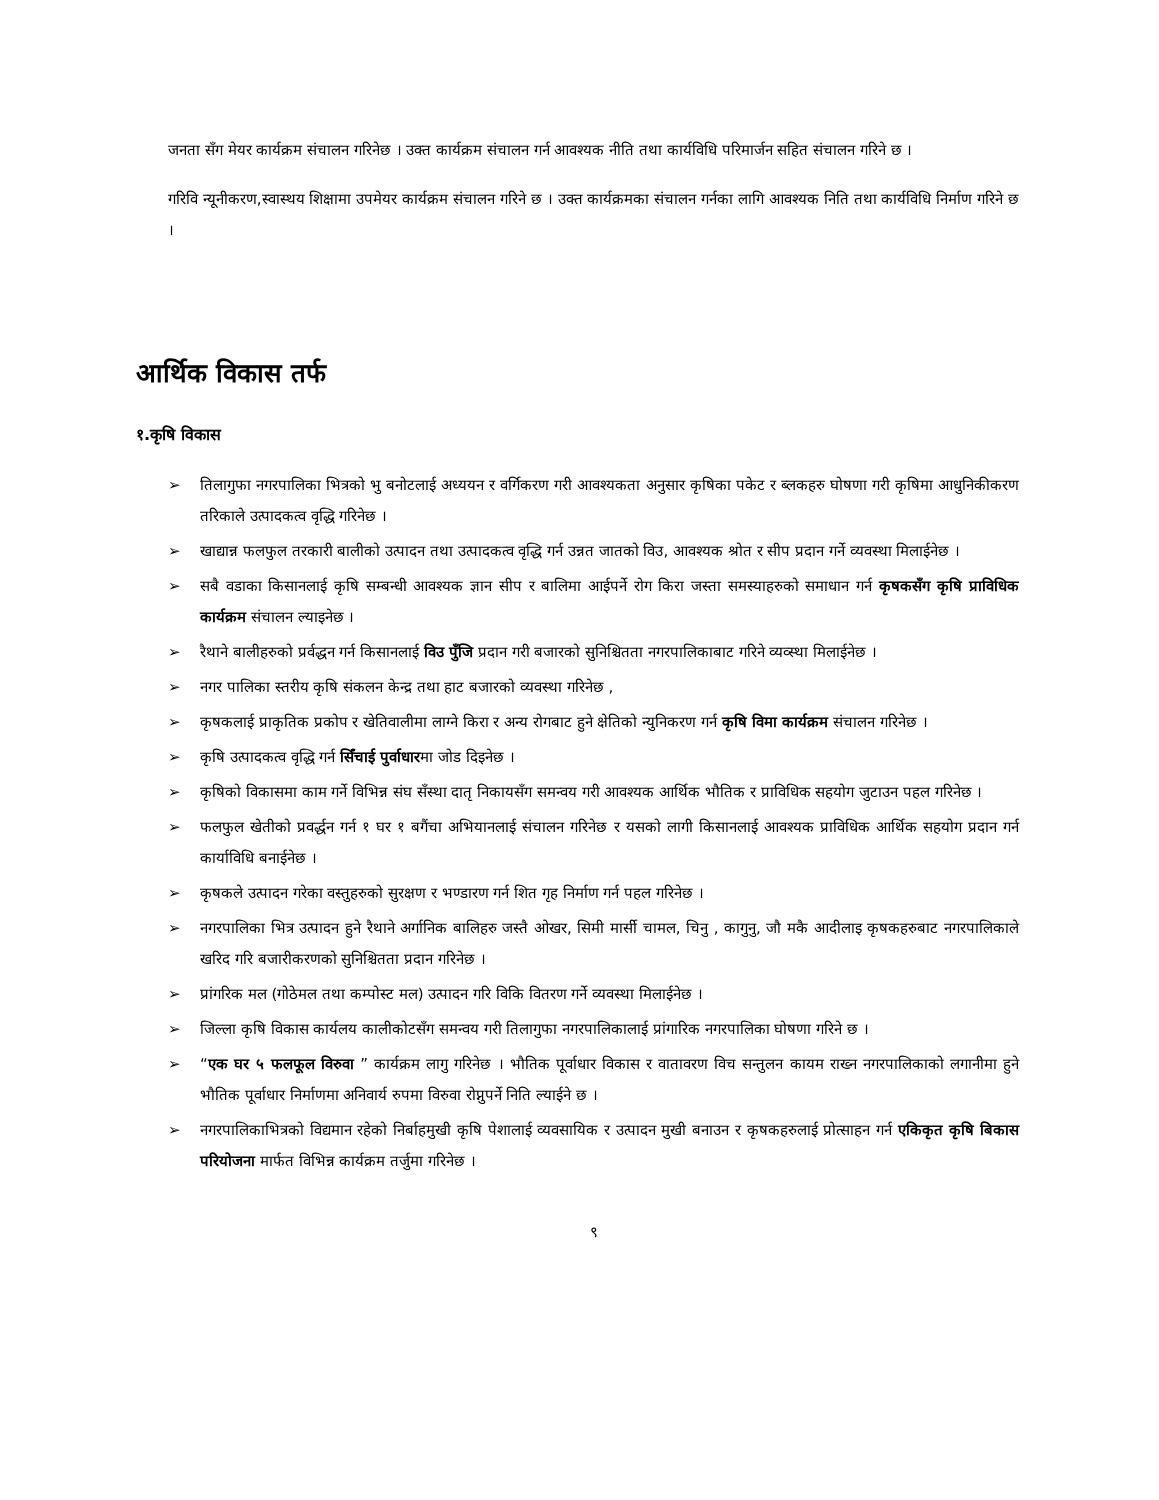जनता सँग मेयर कार्यक्रम संचालन गरिनेछ । उक्त कार्यक्रम संचालन गर्न आवश्यक नीति तथा कार्यविधि परिमार्जन सहित संचालन गरिने छ ।
गरिवि न्यूनीकरण,स्वास्थय शिक्षामा उपमेयर कार्यक्रम संचालन गरिने छ । उक्त कार्यक्रमका संचालन गर्नका लागि आवश्यक निति तथा कार्यविधि निर्माण गरिने छ ।
आर्थिक विकास तर्फ
१.कृषि विकास
➢ तिलागुफा नगरपालिका भित्रको भु बनोटलाई अध्ययन र वर्गिकरण गरी आवश्यकता अनुसार कृषिका पकेट र ब्लकहरु घोषणा गरी कृषिमा आधुनिकीकरण तरिकाले उत्पादकत्व वृद्धि गरिनेछ ।
➢ खाद्यान्न फलफुल तरकारी बालीको उत्पादन तथा उत्पादकत्व वृद्धि गर्न उन्नत जातको विउ, आवश्यक श्रोत र सीप प्रदान गर्ने व्यवस्था मिलाईनेछ ।
➢ सबै वडाका किसानलाई कृषि सम्बन्धी आवश्यक ज्ञान सीप र बालिमा आईपर्ने रोग किरा जस्ता समस्याहरुको समाधान गर्न कृषकसँग कृषि प्राविधिक कार्यक्रम संचालन ल्याइनेछ ।
➢ रैथाने बालीहरुको प्रर्वद्धन गर्न किसानलाई विउ पुँजि प्रदान गरी बजारको सुनिश्चितता नगरपालिकाबाट गरिने व्यव्स्था मिलाईनेछ ।
➢ नगर पालिका स्तरीय कृषि संकलन केन्द्र तथा हाट बजारको व्यवस्था गरिनेछ ,
➢ कृषकलाई प्राकृतिक प्रकोप र खेतिवालीमा लाग्ने किरा र अन्य रोगबाट हुने क्षेतिको न्युनिकरण गर्न कृषि विमा कार्यक्रम संचालन गरिनेछ ।
➢ कृषि उत्पादकत्व वृद्धि गर्न सिँचाई पुर्वाधारमा जोड दिइनेछ ।
➢ कृषिको विकासमा काम गर्ने विभिन्न संघ सँस्था दातृ निकायसँग समन्वय गरी आवश्यक आर्थिक भौतिक र प्राविधिक सहयोग जुटाउन पहल गरिनेछ ।
➢ फलफुल खेतीको प्रवर्द्धन गर्न १ घर १ बगैंचा अभियानलाई संचालन गरिनेछ र यसको लागी किसानलाई आवश्यक प्राविधिक आर्थिक सहयोग प्रदान गर्न कार्याविधि बनाईनेछ ।
➢ कृषकले उत्पादन गरेका वस्तुहरुको सुरक्षण र भण्डारण गर्न शित गृह निर्माण गर्न पहल गरिनेछ ।
➢ नगरपालिका भित्र उत्पादन हुने रैथाने अर्गानिक बालिहरु जस्तै ओखर, सिमी मार्सी चामल, चिनु , कागुनु, जौ मकै आदीलाइ कृषकहरुबाट नगरपालिकाले खरिद गरि बजारीकरणको सुनिश्चितता प्रदान गरिनेछ ।
➢ प्रांगरिक मल (गोठेमल तथा कम्पोस्ट मल) उत्पादन गरि विकि वितरण गर्ने व्यवस्था मिलाईनेछ ।
➢ जिल्ला कृषि विकास कार्यलय कालीकोटसँग समन्वय गरी तिलागुफा नगरपालिकालाई प्रांगारिक नगरपालिका घोषणा गरिने छ ।
➢ “एक घर ५ फलफूल विरुवा ” कार्यक्रम लागु गरिनेछ । भौतिक पूर्वाधार विकास र वातावरण विच सन्तुलन कायम राख्न नगरपालिकाको लगानीमा हुने भौतिक पूर्वाधार निर्माणमा अनिवार्य रुपमा विरुवा रोप्नुपर्ने निति ल्याईने छ ।
➢ नगरपालिकाभित्रको विद्यमान रहेको निर्बाहमुखी कृषि पेशालाई व्यवसायिक र उत्पादन मुखी बनाउन र कृषकहरुलाई प्रोत्साहन गर्न एकिकृत कृषि बिकास परियोजना मार्फत विभिन्न कार्यक्रम तर्जुमा गरिनेछ ।
९